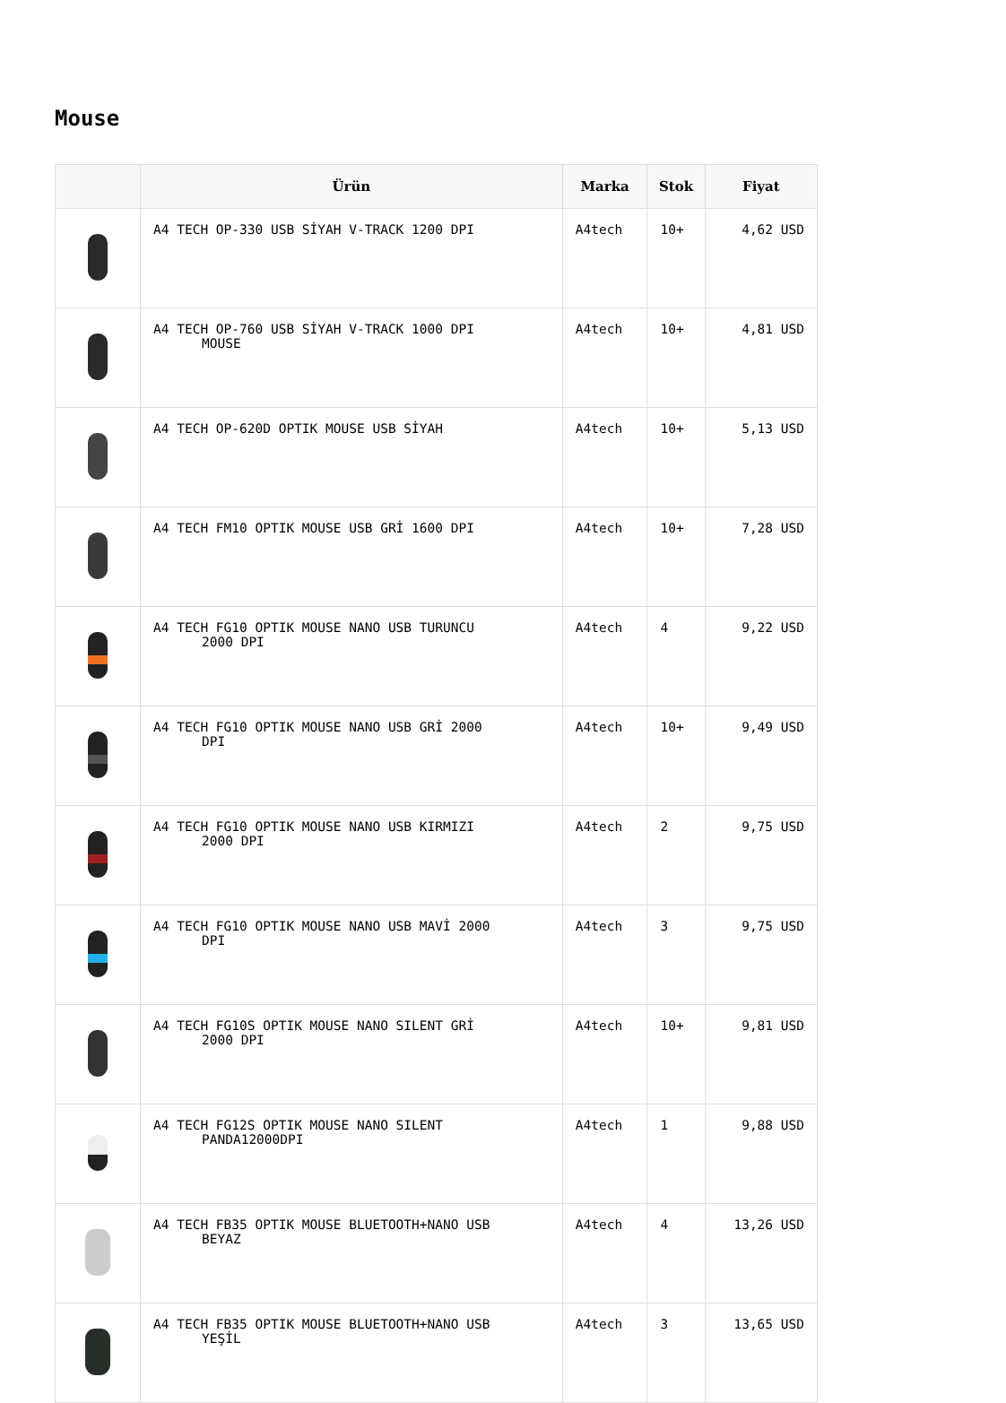Mouse
| | Ürün | Marka | Stok | Fiyat |
| --- | --- | --- | --- | --- |
| | A4 TECH OP-330 USB SİYAH V-TRACK 1200 DPI | A4tech | 10+ | 4,62 USD |
| | A4 TECH OP-760 USB SİYAH V-TRACK 1000 DPI MOUSE | A4tech | 10+ | 4,81 USD |
| | A4 TECH OP-620D OPTIK MOUSE USB SİYAH | A4tech | 10+ | 5,13 USD |
| | A4 TECH FM10 OPTIK MOUSE USB GRİ 1600 DPI | A4tech | 10+ | 7,28 USD |
| | A4 TECH FG10 OPTIK MOUSE NANO USB TURUNCU 2000 DPI | A4tech | 4 | 9,22 USD |
| | A4 TECH FG10 OPTIK MOUSE NANO USB GRİ 2000 DPI | A4tech | 10+ | 9,49 USD |
| | A4 TECH FG10 OPTIK MOUSE NANO USB KIRMIZI 2000 DPI | A4tech | 2 | 9,75 USD |
| | A4 TECH FG10 OPTIK MOUSE NANO USB MAVİ 2000 DPI | A4tech | 3 | 9,75 USD |
| | A4 TECH FG10S OPTIK MOUSE NANO SILENT GRİ 2000 DPI | A4tech | 10+ | 9,81 USD |
| | A4 TECH FG12S OPTIK MOUSE NANO SILENT PANDA12000DPI | A4tech | 1 | 9,88 USD |
| | A4 TECH FB35 OPTIK MOUSE BLUETOOTH+NANO USB BEYAZ | A4tech | 4 | 13,26 USD |
| | A4 TECH FB35 OPTIK MOUSE BLUETOOTH+NANO USB YEŞİL | A4tech | 3 | 13,65 USD |